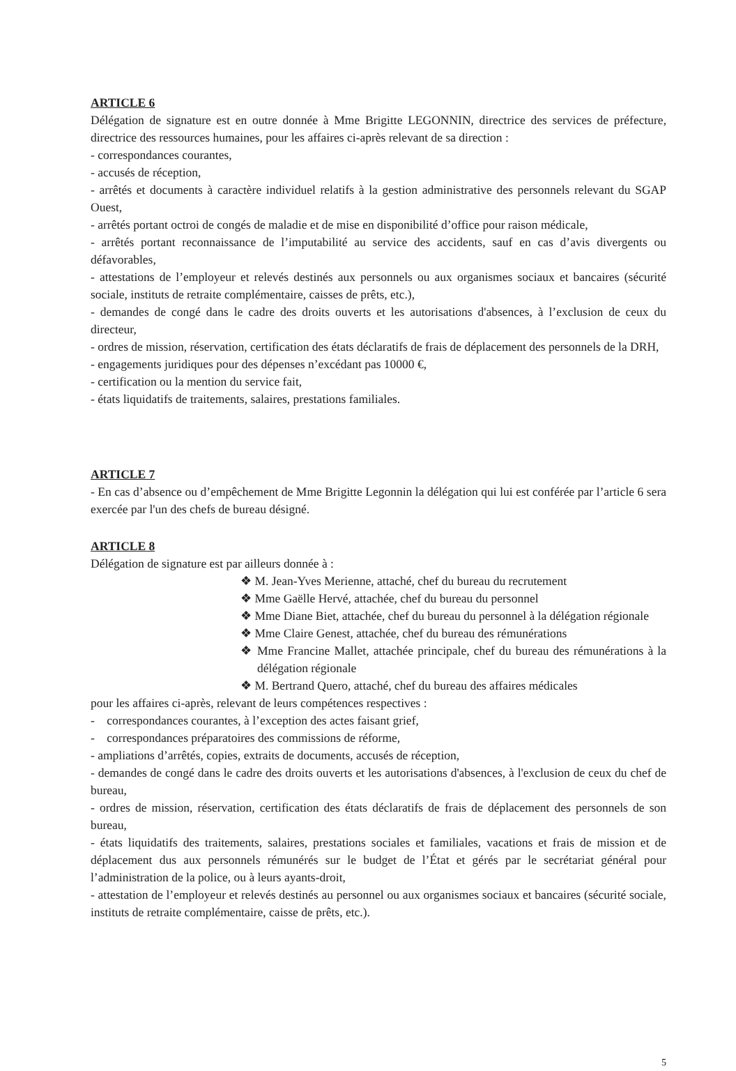ARTICLE 6
Délégation de signature est en outre donnée à Mme Brigitte LEGONNIN, directrice des services de préfecture, directrice des ressources humaines, pour les affaires ci-après relevant de sa direction :
- correspondances courantes,
- accusés de réception,
- arrêtés et documents à caractère individuel relatifs à la gestion administrative des personnels relevant du SGAP Ouest,
- arrêtés portant octroi de congés de maladie et de mise en disponibilité d’office pour raison médicale,
- arrêtés portant reconnaissance de l’imputabilité au service des accidents, sauf en cas d’avis divergents ou défavorables,
- attestations de l’employeur et relevés destinés aux personnels ou aux organismes sociaux et bancaires (sécurité sociale, instituts de retraite complémentaire, caisses de prêts, etc.),
- demandes de congé dans le cadre des droits ouverts et les autorisations d'absences, à l’exclusion de ceux du directeur,
- ordres de mission, réservation, certification des états déclaratifs de frais de déplacement des personnels de la DRH,
- engagements juridiques pour des dépenses n’excédant pas 10000 €,
- certification ou la mention du service fait,
- états liquidatifs de traitements, salaires, prestations familiales.
ARTICLE 7
- En cas d’absence ou d’empêchement de Mme Brigitte Legonnin la délégation qui lui est conférée par l’article 6 sera exercée par l'un des chefs de bureau désigné.
ARTICLE 8
Délégation de signature est par ailleurs donnée à :
❖ M. Jean-Yves Merienne, attaché, chef du bureau du recrutement
❖ Mme Gaëlle Hervé, attachée, chef du bureau du personnel
❖ Mme Diane Biet, attachée, chef du bureau du personnel à la délégation régionale
❖ Mme Claire Genest, attachée, chef du bureau des rémunérations
❖ Mme Francine Mallet, attachée principale, chef du bureau des rémunérations à la délégation régionale
❖ M. Bertrand Quero, attaché, chef du bureau des affaires médicales
pour les affaires ci-après, relevant de leurs compétences respectives :
- correspondances courantes, à l’exception des actes faisant grief,
- correspondances préparatoires des commissions de réforme,
- ampliations d’arrêtés, copies, extraits de documents, accusés de réception,
- demandes de congé dans le cadre des droits ouverts et les autorisations d'absences, à l'exclusion de ceux du chef de bureau,
- ordres de mission, réservation, certification des états déclaratifs de frais de déplacement des personnels de son bureau,
- états liquidatifs des traitements, salaires, prestations sociales et familiales, vacations et frais de mission et de déplacement dus aux personnels rémunérés sur le budget de l’État et gérés par le secrétariat général pour l’administration de la police, ou à leurs ayants-droit,
- attestation de l’employeur et relevés destinés au personnel ou aux organismes sociaux et bancaires (sécurité sociale, instituts de retraite complémentaire, caisse de prêts, etc.).
5